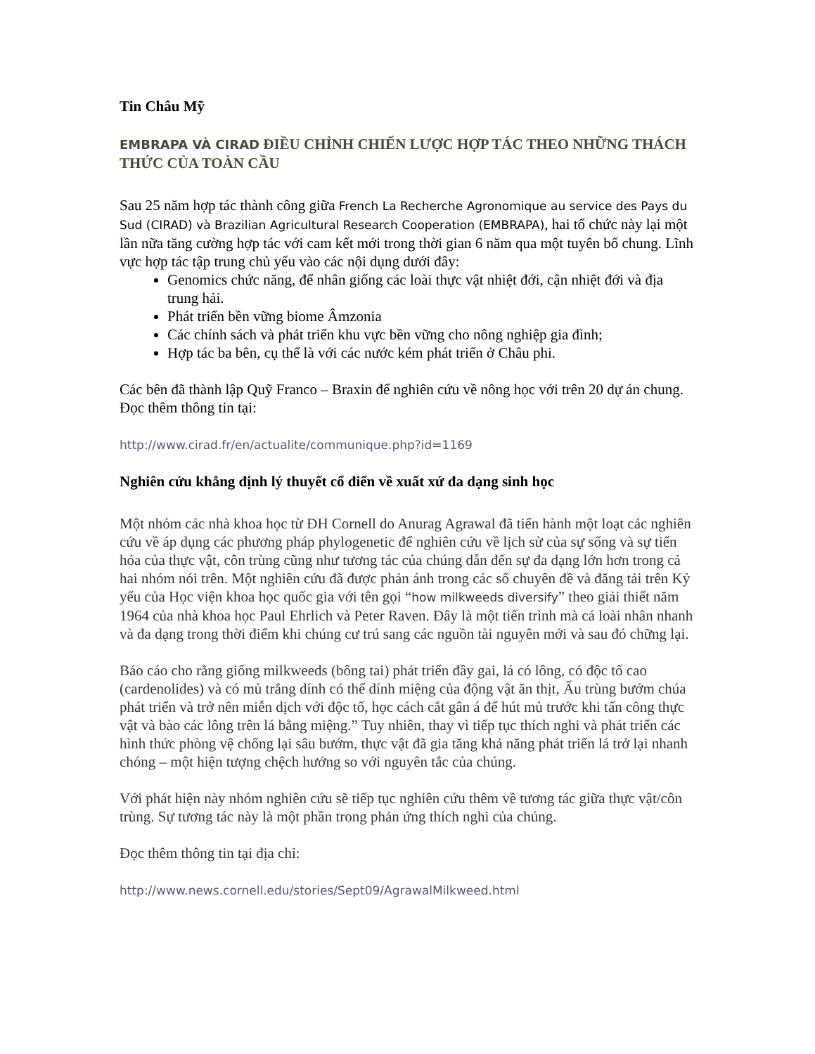Tin Châu Mỹ
EMBRAPA VÀ CIRAD ĐIỀU CHỈNH CHIẾN LƯỢC HỢP TÁC THEO NHỮNG THÁCH THỨC CỦA TOÀN CẦU
Sau 25 năm hợp tác thành công giữa French La Recherche Agronomique au service des Pays du Sud (CIRAD) và Brazilian Agricultural Research Cooperation (EMBRAPA), hai tổ chức này lại một lần nữa tăng cường hợp tác với cam kết mới trong thời gian 6 năm qua một tuyên bố chung. Lĩnh vực hợp tác tập trung chủ yếu vào các nội dụng dưới đây:
Genomics chức năng, để nhân giống các loài thực vật nhiệt đới, cận nhiệt đới và địa trung hải.
Phát triển bền vững biome Âmzonia
Các chính sách và phát triển khu vực bền vững cho nông nghiệp gia đình;
Hợp tác ba bên, cụ thể là với các nước kém phát triển ở Châu phi.
Các bên đã thành lập Quỹ Franco – Braxin để nghiên cứu về nông học với trên 20 dự án chung.
Đọc thêm thông tin tại:
http://www.cirad.fr/en/actualite/communique.php?id=1169
Nghiên cứu khẳng định lý thuyết cổ điển về xuất xứ đa dạng sinh học
Một nhóm các nhà khoa học từ ĐH Cornell do Anurag Agrawal đã tiến hành một loạt các nghiên cứu về áp dụng các phương pháp phylogenetic để nghiên cứu về lịch sử của sự sống và sự tiến hóa của thực vật, côn trùng cũng như tương tác của chúng dẫn đến sự đa dạng lớn hơn trong cả hai nhóm nói trên. Một nghiên cứu đã được phản ánh trong các số chuyên đề và đăng tải trên Kỷ yếu của Học viện khoa học quốc gia với tên gọi “how milkweeds diversify” theo giải thiết năm 1964 của nhà khoa học Paul Ehrlich và Peter Raven. Đây là một tiến trình mà cá loài nhân nhanh và đa dạng trong thời điểm khi chúng cư trú sang các nguồn tài nguyên mới và sau đó chững lại.
Báo cáo cho rằng giống milkweeds (bông tai) phát triển đầy gai, lá có lông, có độc tố cao (cardenolides) và có mủ trắng dính có thể dính miệng của động vật ăn thịt, Ấu trùng bướm chúa phát triển và trở nên miễn dịch với độc tố, học cách cắt gân á để hút mủ trước khi tấn công thực vật và bào các lông trên lá bằng miệng.” Tuy nhiên, thay vì tiếp tục thích nghi và phát triển các hình thức phòng vệ chống lại sâu bướm, thực vật đã gia tăng khả năng phát triển lá trở lại nhanh chóng – một hiện tượng chệch hướng so với nguyên tắc của chúng.
Với phát hiện này nhóm nghiên cứu sẽ tiếp tục nghiên cứu thêm về tương tác giữa thực vật/côn trùng. Sự tương tác này là một phần trong phản ứng thích nghi của chúng.
Đọc thêm thông tin tại địa chỉ:
http://www.news.cornell.edu/stories/Sept09/AgrawalMilkweed.html